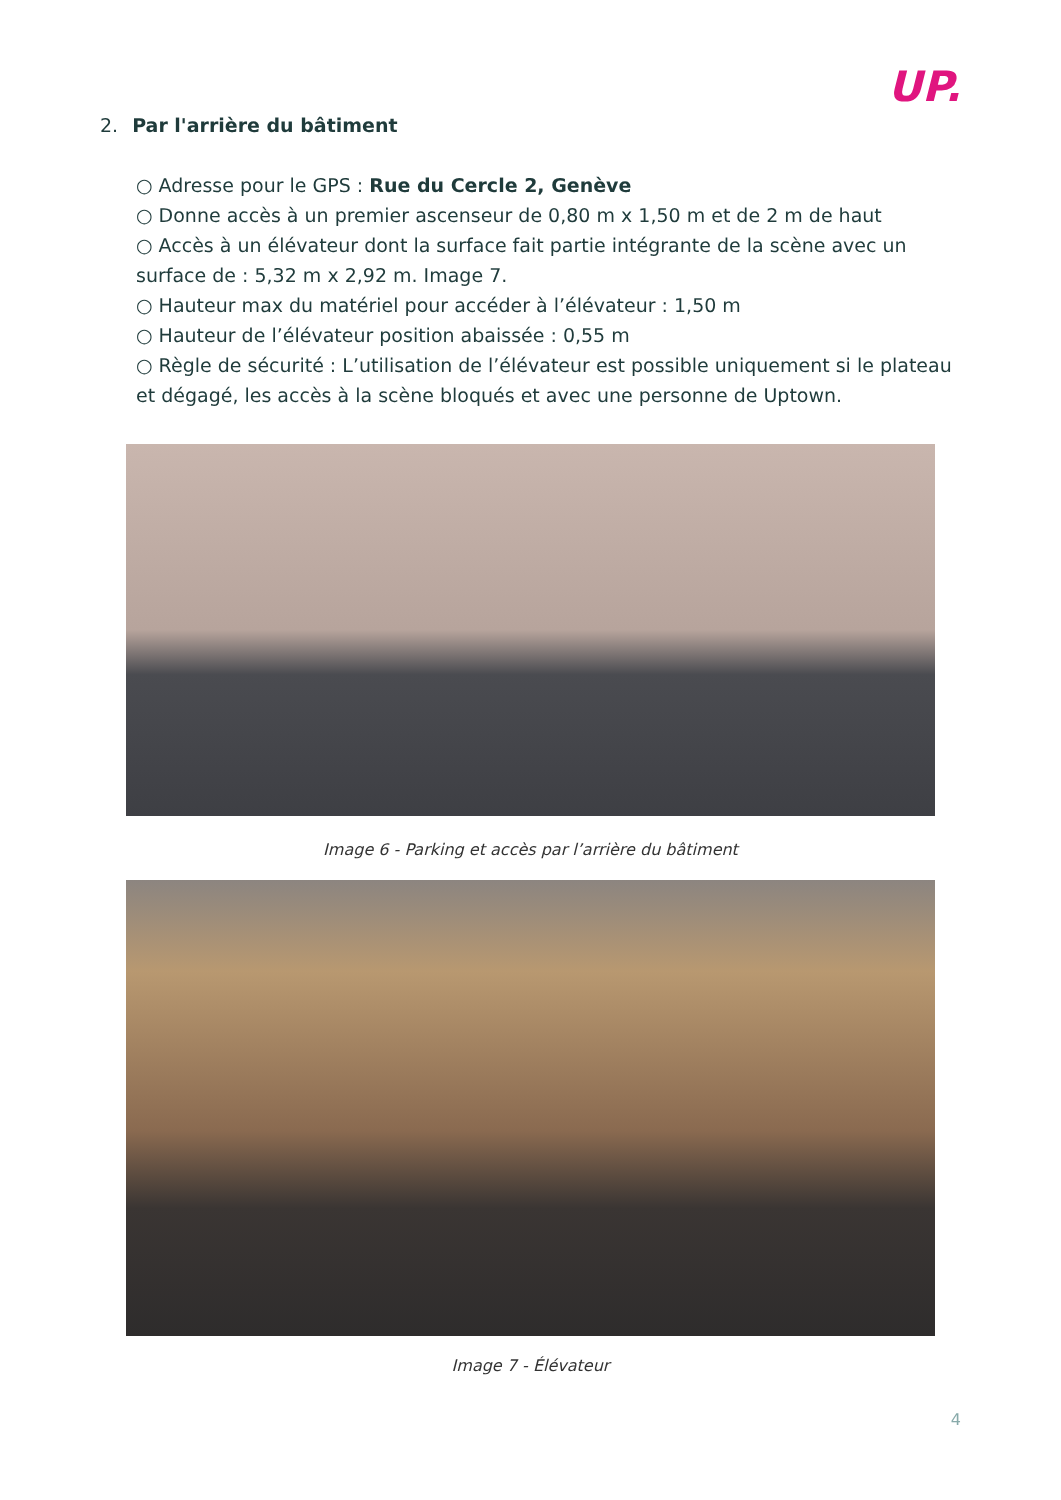UP.
2. Par l'arrière du bâtiment
○ Adresse pour le GPS : Rue du Cercle 2, Genève
○ Donne accès à un premier ascenseur de 0,80 m x 1,50 m et de 2 m de haut
○ Accès à un élévateur dont la surface fait partie intégrante de la scène avec un surface de : 5,32 m x 2,92 m. Image 7.
○ Hauteur max du matériel pour accéder à l’élévateur : 1,50 m
○ Hauteur de l’élévateur position abaissée : 0,55 m
○ Règle de sécurité : L’utilisation de l’élévateur est possible uniquement si le plateau et dégagé, les accès à la scène bloqués et avec une personne de Uptown.
Image 6 - Parking et accès par l’arrière du bâtiment
Image 7 - Élévateur
4